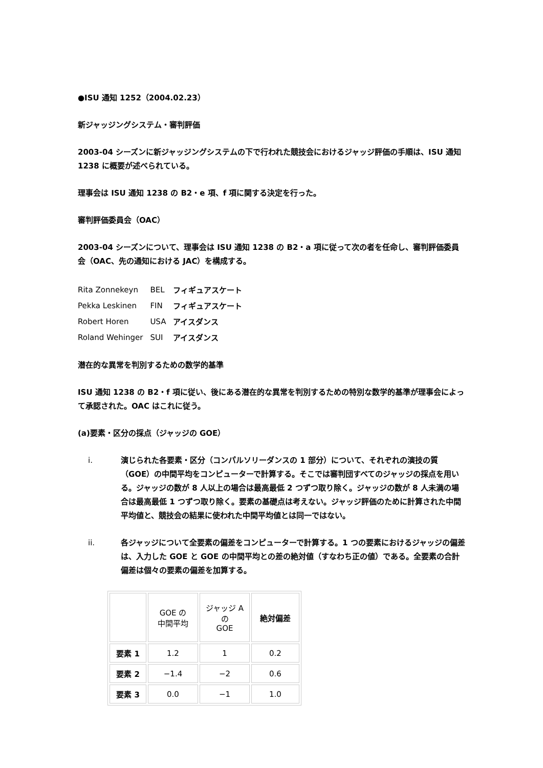●ISU 通知 1252（2004.02.23）
新ジャッジングシステム・審判評価
2003-04 シーズンに新ジャッジングシステムの下で行われた競技会におけるジャッジ評価の手順は、ISU 通知 1238 に概要が述べられている。
理事会は ISU 通知 1238 の B2・e 項、f 項に関する決定を行った。
審判評価委員会（OAC）
2003-04 シーズンについて、理事会は ISU 通知 1238 の B2・a 項に従って次の者を任命し、審判評価委員会（OAC、先の通知における JAC）を構成する。
| Rita Zonnekeyn | BEL | フィギュアスケート |
| Pekka Leskinen | FIN | フィギュアスケート |
| Robert Horen | USA | アイスダンス |
| Roland Wehinger | SUI | アイスダンス |
潜在的な異常を判別するための数学的基準
ISU 通知 1238 の B2・f 項に従い、後にある潜在的な異常を判別するための特別な数学的基準が理事会によって承認された。OAC はこれに従う。
(a)要素・区分の採点（ジャッジの GOE）
i. 演じられた各要素・区分（コンパルソリーダンスの 1 部分）について、それぞれの演技の質（GOE）の中間平均をコンピューターで計算する。そこでは審判団すべてのジャッジの採点を用いる。ジャッジの数が 8 人以上の場合は最高最低 2 つずつ取り除く。ジャッジの数が 8 人未満の場合は最高最低 1 つずつ取り除く。要素の基礎点は考えない。ジャッジ評価のために計算された中間平均値と、競技会の結果に使われた中間平均値とは同一ではない。
ii. 各ジャッジについて全要素の偏差をコンピューターで計算する。1 つの要素におけるジャッジの偏差は、入力した GOE と GOE の中間平均との差の絶対値（すなわち正の値）である。全要素の合計偏差は個々の要素の偏差を加算する。
| | GOE の 中間平均 | ジャッジ A の GOE | 絶対偏差 |
| --- | --- | --- | --- |
| 要素 1 | 1.2 | 1 | 0.2 |
| 要素 2 | −1.4 | −2 | 0.6 |
| 要素 3 | 0.0 | −1 | 1.0 |